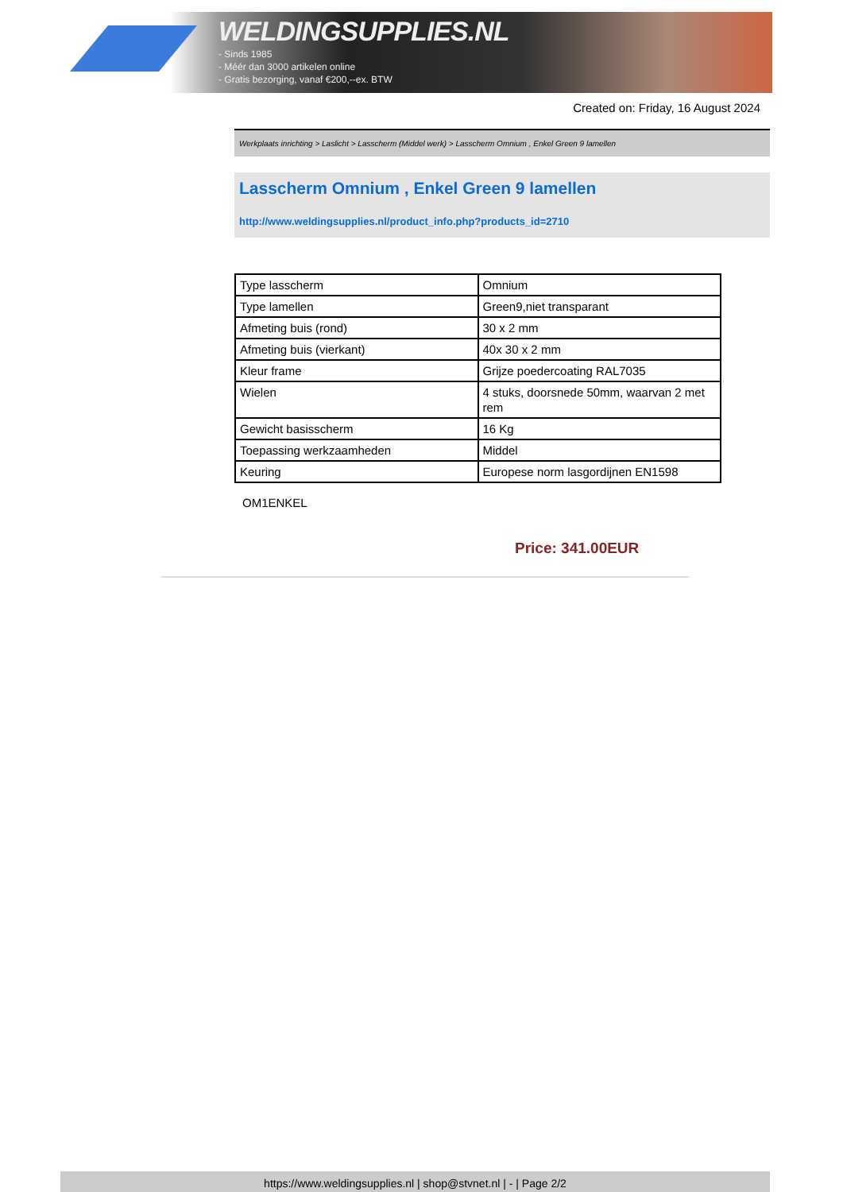WELDINGSUPPLIES.NL
- Sinds 1985
- Méér dan 3000 artikelen online
- Gratis bezorging, vanaf €200,--ex. BTW
Created on: Friday, 16 August 2024
Werkplaats inrichting > Laslicht > Lasscherm (Middel werk) > Lasscherm Omnium , Enkel Green 9 lamellen
Lasscherm Omnium , Enkel Green 9 lamellen
http://www.weldingsupplies.nl/product_info.php?products_id=2710
| Type lasscherm | Omnium |
| Type lamellen | Green9,niet transparant |
| Afmeting buis (rond) | 30 x 2 mm |
| Afmeting buis (vierkant) | 40x 30 x 2 mm |
| Kleur frame | Grijze poedercoating RAL7035 |
| Wielen | 4 stuks, doorsnede 50mm, waarvan 2 met rem |
| Gewicht basisscherm | 16 Kg |
| Toepassing werkzaamheden | Middel |
| Keuring | Europese norm lasgordijnen EN1598 |
OM1ENKEL
Price: 341.00EUR
https://www.weldingsupplies.nl | shop@stvnet.nl | - | Page 2/2